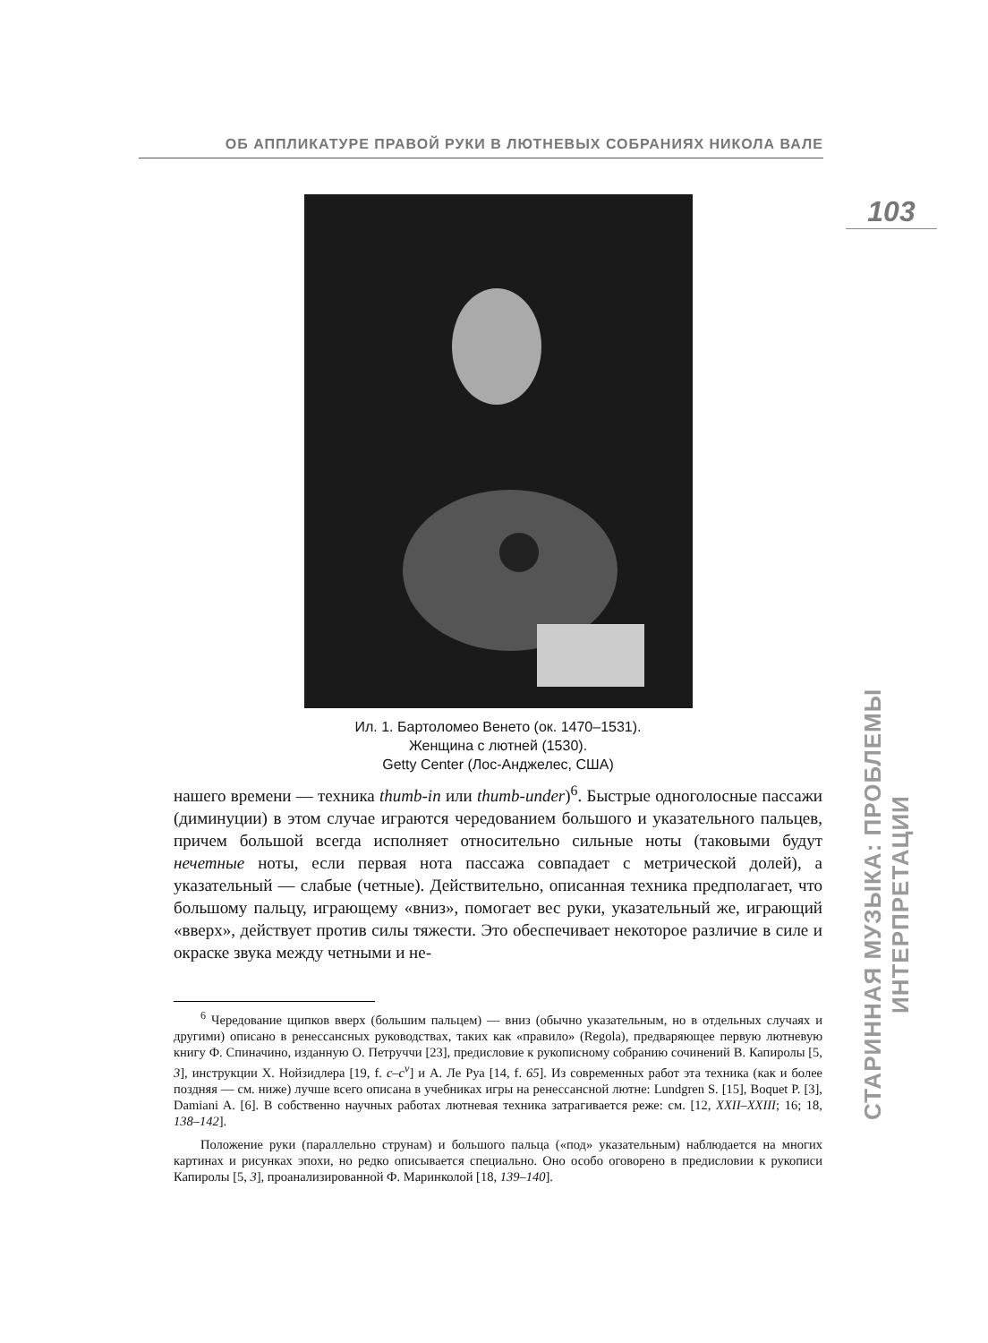ОБ АППЛИКАТУРЕ ПРАВОЙ РУКИ В ЛЮТНЕВЫХ СОБРАНИЯХ НИКОЛА ВАЛЕ
103
СТАРИННАЯ МУЗЫКА: ПРОБЛЕМЫ ИНТЕРПРЕТАЦИИ
Ил. 1. Бартоломео Венето (ок. 1470–1531).
Женщина с лютней (1530).
Getty Center (Лос-Анджелес, США)
нашего времени — техника thumb-in или thumb-under)<sup>6</sup>. Быстрые одноголосные пассажи (диминуции) в этом случае играются чередованием большого и указательного пальцев, причем большой всегда исполняет относительно сильные ноты (таковыми будут нечетные ноты, если первая нота пассажа совпадает с метрической долей), а указательный — слабые (четные). Действительно, описанная техника предполагает, что большому пальцу, играющему «вниз», помогает вес руки, указательный же, играющий «вверх», действует против силы тяжести. Это обеспечивает некоторое различие в силе и окраске звука между четными и не-
<sup>6</sup> Чередование щипков вверх (большим пальцем) — вниз (обычно указательным, но в отдельных случаях и другими) описано в ренессансных руководствах, таких как «правило» (Regola), предваряющее первую лютневую книгу Ф. Спиначино, изданную О. Петруччи [23], предисловие к рукописному собранию сочинений В. Капиролы [5, 3], инструкции Х. Нойзидлера [19, f. c–c<sup>v</sup>] и А. Ле Руа [14, f. 65]. Из современных работ эта техника (как и более поздняя — см. ниже) лучше всего описана в учебниках игры на ренессансной лютне: Lundgren S. [15], Boquet P. [3], Damiani A. [6]. В собственно научных работах лютневая техника затрагивается реже: см. [12, XXII–XXIII; 16; 18, 138–142].
Положение руки (параллельно струнам) и большого пальца («под» указательным) наблюдается на многих картинах и рисунках эпохи, но редко описывается специально. Оно особо оговорено в предисловии к рукописи Капиролы [5, 3], проанализированной Ф. Маринколой [18, 139–140].